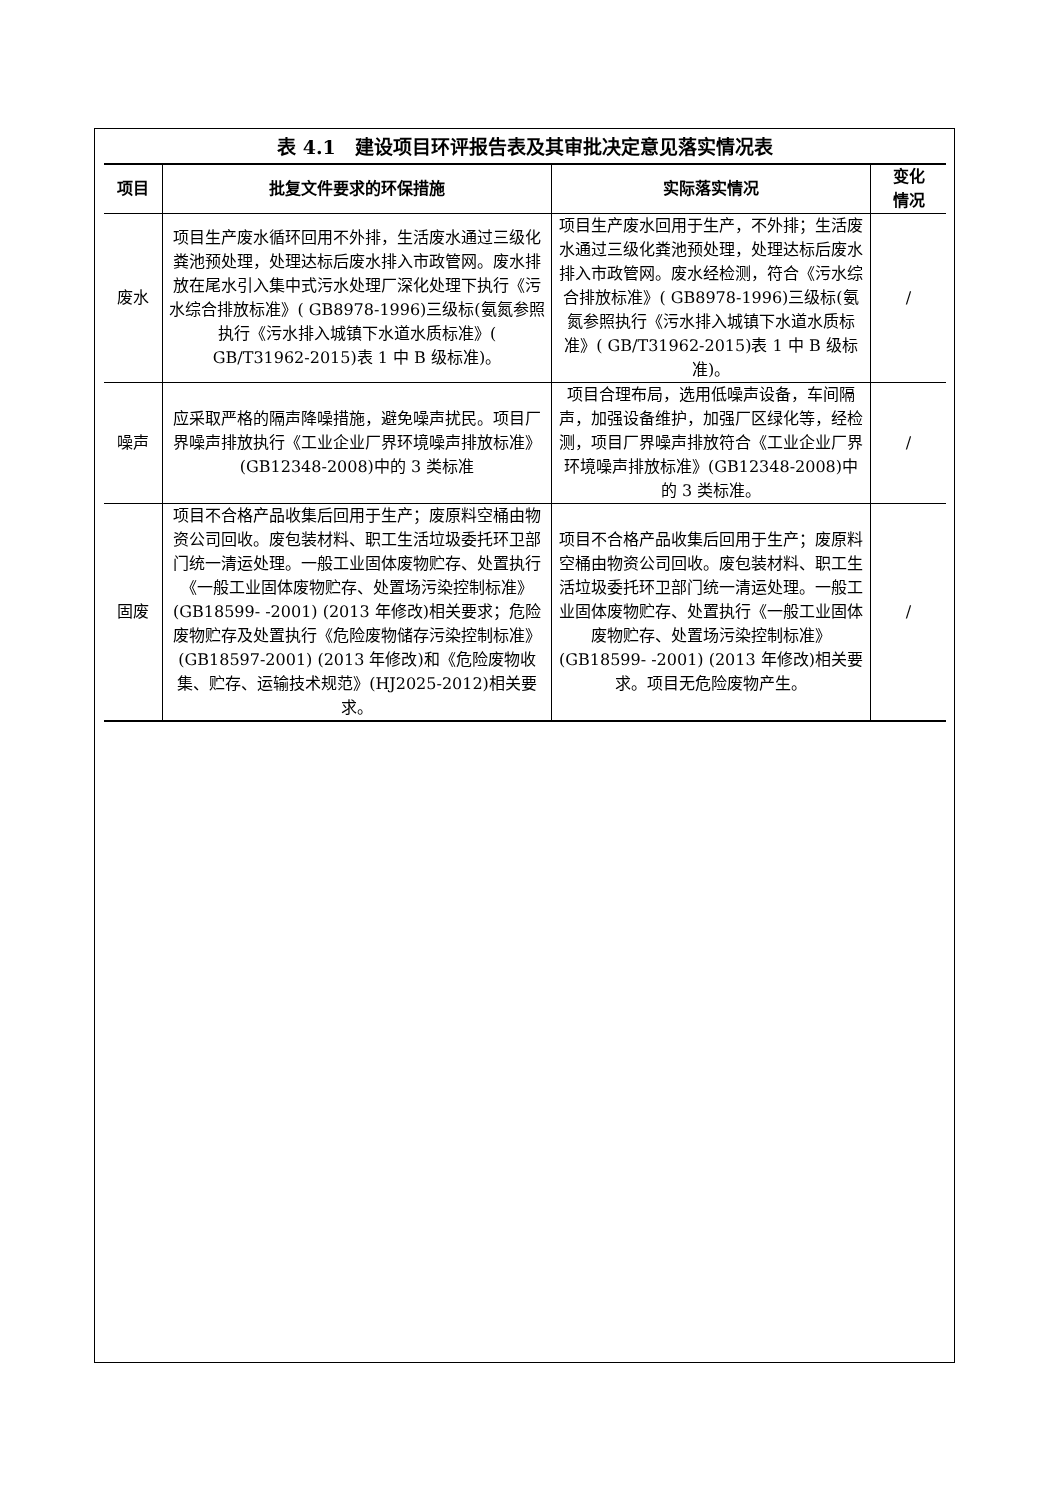表 4.1　建设项目环评报告表及其审批决定意见落实情况表
| 项目 | 批复文件要求的环保措施 | 实际落实情况 | 变化 情况 |
| --- | --- | --- | --- |
| 废水 | 项目生产废水循环回用不外排，生活废水通过三级化粪池预处理，处理达标后废水排入市政管网。废水排放在尾水引入集中式污水处理厂深化处理下执行《污水综合排放标准》( GB8978-1996)三级标(氨氮参照执行《污水排入城镇下水道水质标准》( GB/T31962-2015)表 1 中 B 级标准)。 | 项目生产废水回用于生产，不外排；生活废水通过三级化粪池预处理，处理达标后废水排入市政管网。废水经检测，符合《污水综合排放标准》( GB8978-1996)三级标(氨氮参照执行《污水排入城镇下水道水质标准》( GB/T31962-2015)表 1 中 B 级标准)。 | / |
| 噪声 | 应采取严格的隔声降噪措施，避免噪声扰民。项目厂界噪声排放执行《工业企业厂界环境噪声排放标准》(GB12348-2008)中的 3 类标准 | 项目合理布局，选用低噪声设备，车间隔声，加强设备维护，加强厂区绿化等，经检测，项目厂界噪声排放符合《工业企业厂界环境噪声排放标准》(GB12348-2008)中的 3 类标准。 | / |
| 固废 | 项目不合格产品收集后回用于生产；废原料空桶由物资公司回收。废包装材料、职工生活垃圾委托环卫部门统一清运处理。一般工业固体废物贮存、处置执行《一般工业固体废物贮存、处置场污染控制标准》(GB18599- -2001) (2013 年修改)相关要求；危险废物贮存及处置执行《危险废物储存污染控制标准》(GB18597-2001) (2013 年修改)和《危险废物收集、贮存、运输技术规范》(HJ2025-2012)相关要求。 | 项目不合格产品收集后回用于生产；废原料空桶由物资公司回收。废包装材料、职工生活垃圾委托环卫部门统一清运处理。一般工业固体废物贮存、处置执行《一般工业固体废物贮存、处置场污染控制标准》(GB18599- -2001) (2013 年修改)相关要求。项目无危险废物产生。 | / |